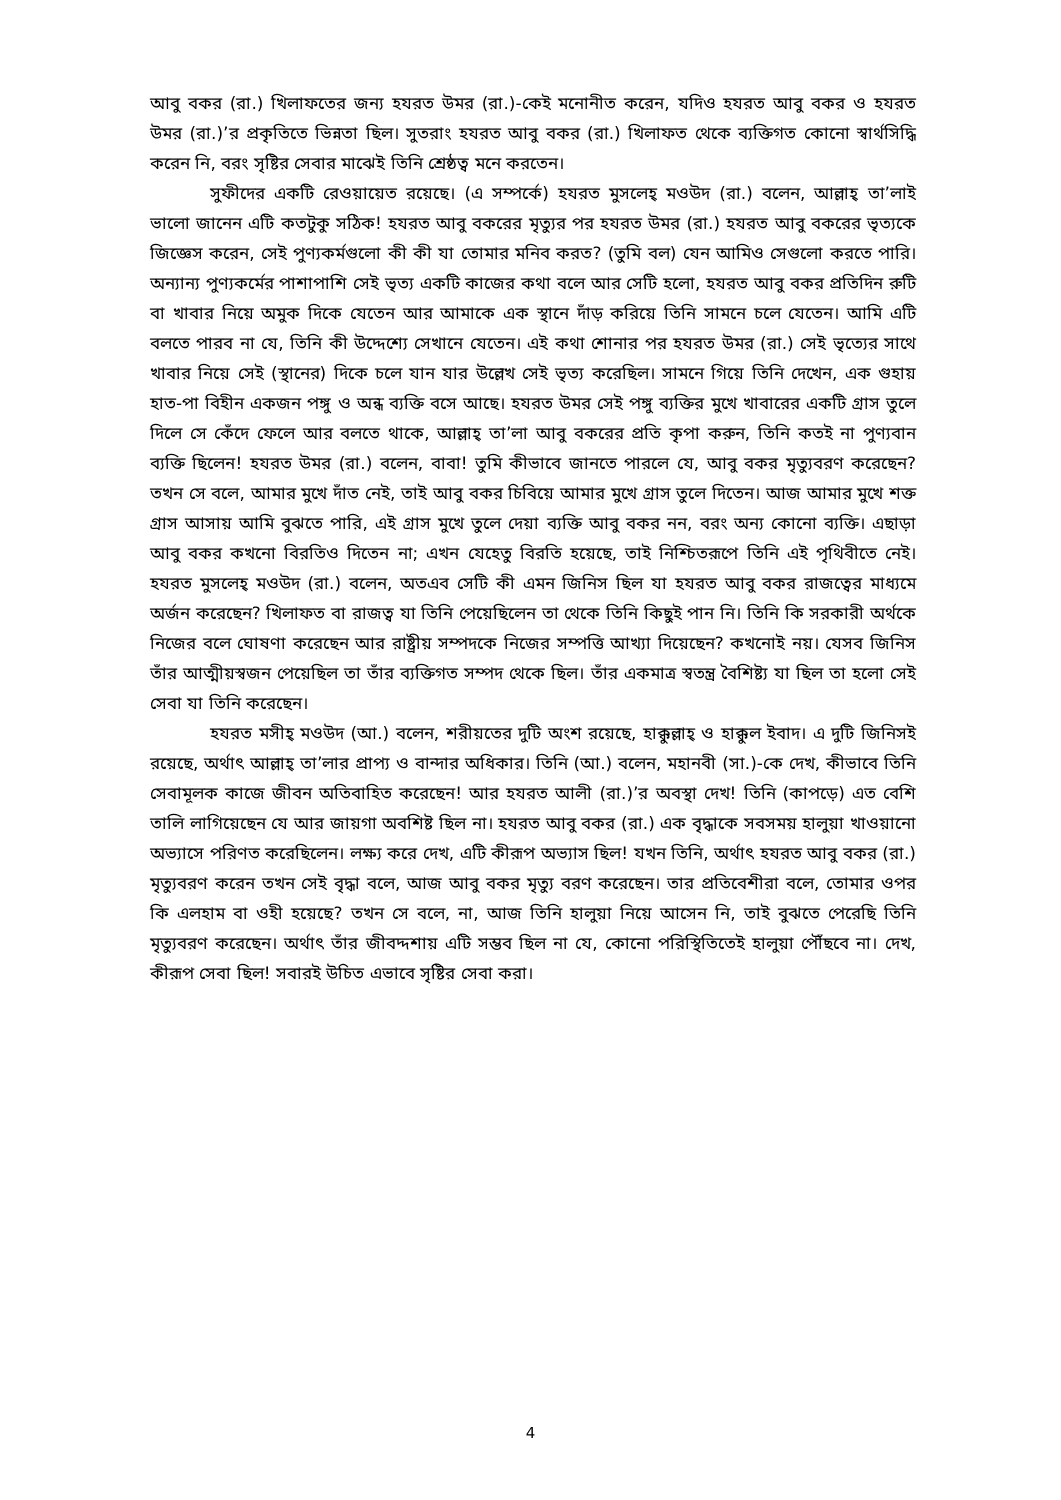আবু বকর (রা.) খিলাফতের জন্য হযরত উমর (রা.)-কেই মনোনীত করেন, যদিও হযরত আবু বকর ও হযরত উমর (রা.)’র প্রকৃতিতে ভিন্নতা ছিল। সুতরাং হযরত আবু বকর (রা.) খিলাফত থেকে ব্যক্তিগত কোনো স্বার্থসিদ্ধি করেন নি, বরং সৃষ্টির সেবার মাঝেই তিনি শ্রেষ্ঠত্ব মনে করতেন।
সুফীদের একটি রেওয়ায়েত রয়েছে। (এ সম্পর্কে) হযরত মুসলেহ্ মওউদ (রা.) বলেন, আল্লাহ্ তা’লাই ভালো জানেন এটি কতটুকু সঠিক! হযরত আবু বকরের মৃত্যুর পর হযরত উমর (রা.) হযরত আবু বকরের ভৃত্যকে জিজ্ঞেস করেন, সেই পুণ্যকর্মগুলো কী কী যা তোমার মনিব করত? (তুমি বল) যেন আমিও সেগুলো করতে পারি। অন্যান্য পুণ্যকর্মের পাশাপাশি সেই ভৃত্য একটি কাজের কথা বলে আর সেটি হলো, হযরত আবু বকর প্রতিদিন রুটি বা খাবার নিয়ে অমুক দিকে যেতেন আর আমাকে এক স্থানে দাঁড় করিয়ে তিনি সামনে চলে যেতেন। আমি এটি বলতে পারব না যে, তিনি কী উদ্দেশ্যে সেখানে যেতেন। এই কথা শোনার পর হযরত উমর (রা.) সেই ভৃত্যের সাথে খাবার নিয়ে সেই (স্থানের) দিকে চলে যান যার উল্লেখ সেই ভৃত্য করেছিল। সামনে গিয়ে তিনি দেখেন, এক গুহায় হাত-পা বিহীন একজন পঙ্গু ও অন্ধ ব্যক্তি বসে আছে। হযরত উমর সেই পঙ্গু ব্যক্তির মুখে খাবারের একটি গ্রাস তুলে দিলে সে কেঁদে ফেলে আর বলতে থাকে, আল্লাহ্ তা’লা আবু বকরের প্রতি কৃপা করুন, তিনি কতই না পুণ্যবান ব্যক্তি ছিলেন! হযরত উমর (রা.) বলেন, বাবা! তুমি কীভাবে জানতে পারলে যে, আবু বকর মৃত্যুবরণ করেছেন? তখন সে বলে, আমার মুখে দাঁত নেই, তাই আবু বকর চিবিয়ে আমার মুখে গ্রাস তুলে দিতেন। আজ আমার মুখে শক্ত গ্রাস আসায় আমি বুঝতে পারি, এই গ্রাস মুখে তুলে দেয়া ব্যক্তি আবু বকর নন, বরং অন্য কোনো ব্যক্তি। এছাড়া আবু বকর কখনো বিরতিও দিতেন না; এখন যেহেতু বিরতি হয়েছে, তাই নিশ্চিতরূপে তিনি এই পৃথিবীতে নেই। হযরত মুসলেহ্ মওউদ (রা.) বলেন, অতএব সেটি কী এমন জিনিস ছিল যা হযরত আবু বকর রাজত্বের মাধ্যমে অর্জন করেছেন? খিলাফত বা রাজত্ব যা তিনি পেয়েছিলেন তা থেকে তিনি কিছুই পান নি। তিনি কি সরকারী অর্থকে নিজের বলে ঘোষণা করেছেন আর রাষ্ট্রীয় সম্পদকে নিজের সম্পত্তি আখ্যা দিয়েছেন? কখনোই নয়। যেসব জিনিস তাঁর আত্মীয়স্বজন পেয়েছিল তা তাঁর ব্যক্তিগত সম্পদ থেকে ছিল। তাঁর একমাত্র স্বতন্ত্র বৈশিষ্ট্য যা ছিল তা হলো সেই সেবা যা তিনি করেছেন।
হযরত মসীহ্ মওউদ (আ.) বলেন, শরীয়তের দুটি অংশ রয়েছে, হাক্কুল্লাহ্ ও হাক্কুল ইবাদ। এ দুটি জিনিসই রয়েছে, অর্থাৎ আল্লাহ্ তা’লার প্রাপ্য ও বান্দার অধিকার। তিনি (আ.) বলেন, মহানবী (সা.)-কে দেখ, কীভাবে তিনি সেবামূলক কাজে জীবন অতিবাহিত করেছেন! আর হযরত আলী (রা.)’র অবস্থা দেখ! তিনি (কাপড়ে) এত বেশি তালি লাগিয়েছেন যে আর জায়গা অবশিষ্ট ছিল না। হযরত আবু বকর (রা.) এক বৃদ্ধাকে সবসময় হালুয়া খাওয়ানো অভ্যাসে পরিণত করেছিলেন। লক্ষ্য করে দেখ, এটি কীরূপ অভ্যাস ছিল! যখন তিনি, অর্থাৎ হযরত আবু বকর (রা.) মৃত্যুবরণ করেন তখন সেই বৃদ্ধা বলে, আজ আবু বকর মৃত্যু বরণ করেছেন। তার প্রতিবেশীরা বলে, তোমার ওপর কি এলহাম বা ওহী হয়েছে? তখন সে বলে, না, আজ তিনি হালুয়া নিয়ে আসেন নি, তাই বুঝতে পেরেছি তিনি মৃত্যুবরণ করেছেন। অর্থাৎ তাঁর জীবদ্দশায় এটি সম্ভব ছিল না যে, কোনো পরিস্থিতিতেই হালুয়া পৌঁছবে না। দেখ, কীরূপ সেবা ছিল! সবারই উচিত এভাবে সৃষ্টির সেবা করা।
4